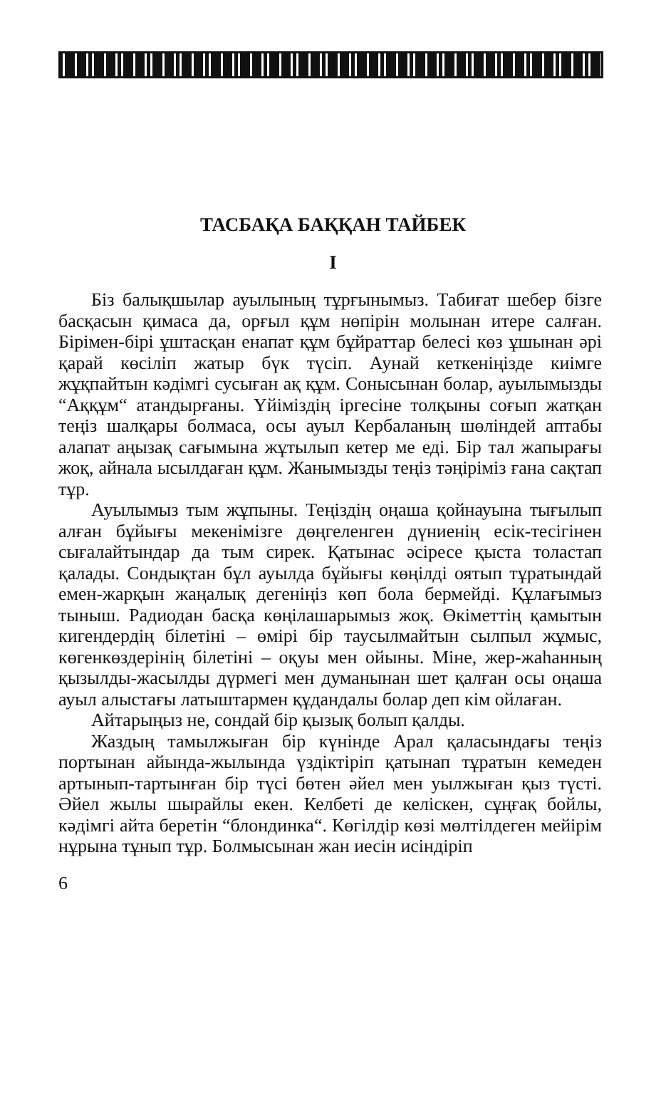ТАСБАҚА БАҚҚАН ТАЙБЕК
I
Біз балықшылар ауылының тұрғынымыз. Табиғат шебер бізге басқасын қимаса да, орғыл құм нөпірін молынан итере салған. Бірімен-бірі ұштасқан енапат құм бұйраттар белесі көз ұшынан әрі қарай көсіліп жатыр бүк түсіп. Аунай кеткеніңізде киімге жұқпайтын кәдімгі сусыған ақ құм. Сонысынан болар, ауылымызды “Аққұм“ атандырғаны. Үйіміздің іргесіне толқыны соғып жатқан теңіз шалқары болмаса, осы ауыл Кербаланың шөліндей аптабы алапат аңызақ сағымына жұтылып кетер ме еді. Бір тал жапырағы жоқ, айнала ысылдаған құм. Жанымызды теңіз тәңіріміз ғана сақтап тұр.
Ауылымыз тым жұпыны. Теңіздің оңаша қойнауына тығылып алған бұйығы мекенімізге дөңгеленген дүниенің есік-тесігінен сығалайтындар да тым сирек. Қатынас әсіресе қыста толастап қалады. Сондықтан бұл ауылда бұйығы көңілді оятып тұратындай емен-жарқын жаңалық дегеніңіз көп бола бермейді. Құлағымыз тыныш. Радиодан басқа көңілашарымыз жоқ. Өкіметтің қамытын кигендердің білетіні – өмірі бір таусылмайтын сылпыл жұмыс, көгенкөздерінің білетіні – оқуы мен ойыны. Міне, жер-жаһанның қызылды-жасылды дүрмегі мен думанынан шет қалған осы оңаша ауыл алыстағы латыштармен құдандалы болар деп кім ойлаған.
Айтарыңыз не, сондай бір қызық болып қалды.
Жаздың тамылжыған бір күнінде Арал қаласындағы теңіз портынан айында-жылында үздіктіріп қатынап тұратын кемеден артынып-тартынған бір түсі бөтен әйел мен уылжыған қыз түсті. Әйел жылы шырайлы екен. Келбеті де келіскен, сұңғақ бойлы, кәдімгі айта беретін “блондинка“. Көгілдір көзі мөлтілдеген мейірім нұрына тұнып тұр. Болмысынан жан иесін исіндіріп
6